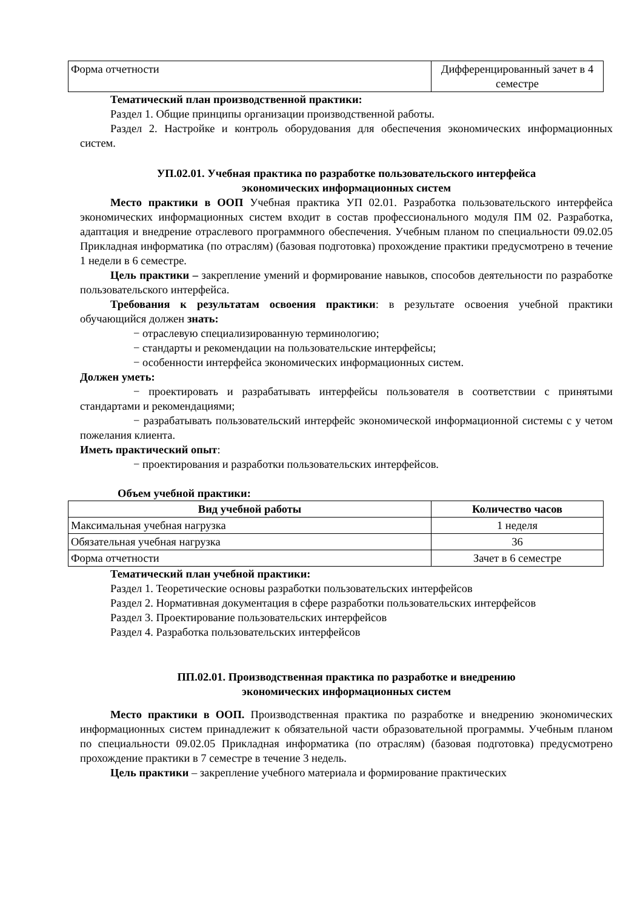| Форма отчетности | Дифференцированный зачет в 4 семестре |
Тематический план производственной практики:
Раздел 1. Общие принципы организации производственной работы.
Раздел 2. Настройке и контроль оборудования для обеспечения экономических информационных систем.
УП.02.01. Учебная практика по разработке пользовательского интерфейса
экономических информационных систем
Место практики в ООП Учебная практика УП 02.01. Разработка пользовательского интерфейса экономических информационных систем входит в состав профессионального модуля ПМ 02. Разработка, адаптация и внедрение отраслевого программного обеспечения. Учебным планом по специальности 09.02.05 Прикладная информатика (по отраслям) (базовая подготовка) прохождение практики предусмотрено в течение 1 недели в 6 семестре.
Цель практики – закрепление умений и формирование навыков, способов деятельности по разработке пользовательского интерфейса.
Требования к результатам освоения практики: в результате освоения учебной практики обучающийся должен знать:
− отраслевую специализированную терминологию;
− стандарты и рекомендации на пользовательские интерфейсы;
− особенности интерфейса экономических информационных систем.
Должен уметь:
− проектировать и разрабатывать интерфейсы пользователя в соответствии с принятыми стандартами и рекомендациями;
− разрабатывать пользовательский интерфейс экономической информационной системы с у четом пожелания клиента.
Иметь практический опыт:
− проектирования и разработки пользовательских интерфейсов.
Объем учебной практики:
| Вид учебной работы | Количество часов |
| --- | --- |
| Максимальная учебная нагрузка | 1 неделя |
| Обязательная учебная нагрузка | 36 |
| Форма отчетности | Зачет в 6 семестре |
Тематический план учебной практики:
Раздел 1. Теоретические основы разработки пользовательских интерфейсов
Раздел 2. Нормативная документация в сфере разработки пользовательских интерфейсов
Раздел 3. Проектирование пользовательских интерфейсов
Раздел 4. Разработка пользовательских интерфейсов
ПП.02.01. Производственная практика по разработке и внедрению
экономических информационных систем
Место практики в ООП. Производственная практика по разработке и внедрению экономических информационных систем принадлежит к обязательной части образовательной программы. Учебным планом по специальности 09.02.05 Прикладная информатика (по отраслям) (базовая подготовка) предусмотрено прохождение практики в 7 семестре в течение 3 недель.
Цель практики – закрепление учебного материала и формирование практических